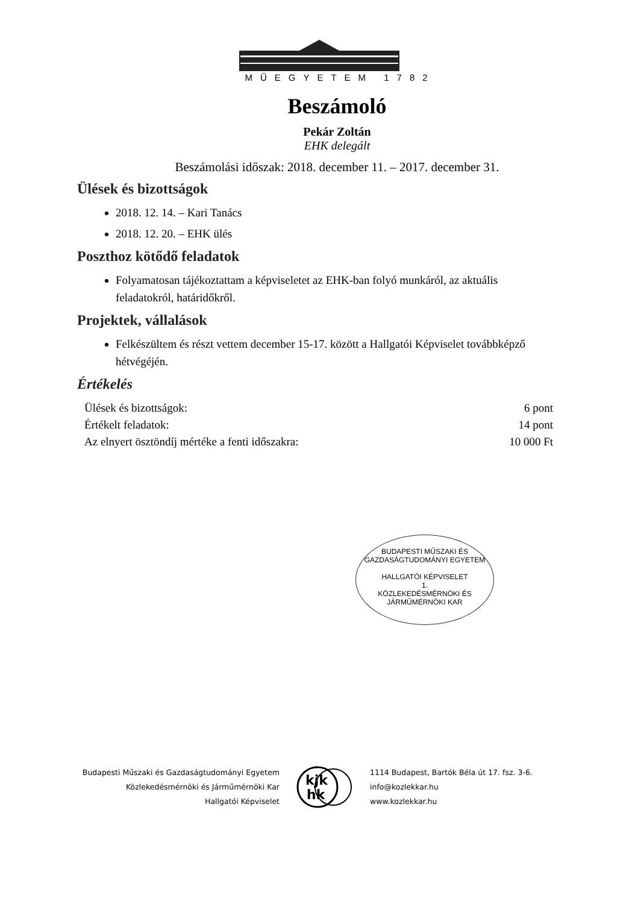MŰEGYETEM 1782
Beszámoló
Pekár Zoltán
EHK delegált
Beszámolási időszak: 2018. december 11. – 2017. december 31.
Ülések és bizottságok
2018. 12. 14. – Kari Tanács
2018. 12. 20. – EHK ülés
Poszthoz kötődő feladatok
Folyamatosan tájékoztattam a képviseletet az EHK-ban folyó munkáról, az aktuális feladatokról, határidőkről.
Projektek, vállalások
Felkészültem és részt vettem december 15-17. között a Hallgatói Képviselet továbbképző hétvégéjén.
Értékelés
Ülések és bizottságok: 6 pont
Értékelt feladatok: 14 pont
Az elnyert ösztöndíj mértéke a fenti időszakra: 10 000 Ft
BUDAPESTI MŰSZAKI ÉS GAZDASÁGTUDOMÁNYI EGYETEM
HALLGATÓI KÉPVISELET
1.
KÖZLEKEDÉSMÉRNÖKI ÉS JÁRMŰMÉRNÖKI KAR
Budapesti Műszaki és Gazdaságtudományi Egyetem
Közlekedésmérnöki és Járműmérnöki Kar
Hallgatói Képviselet
kjk
hk
1114 Budapest, Bartók Béla út 17. fsz. 3-6.
info@kozlekkar.hu
www.kozlekkar.hu